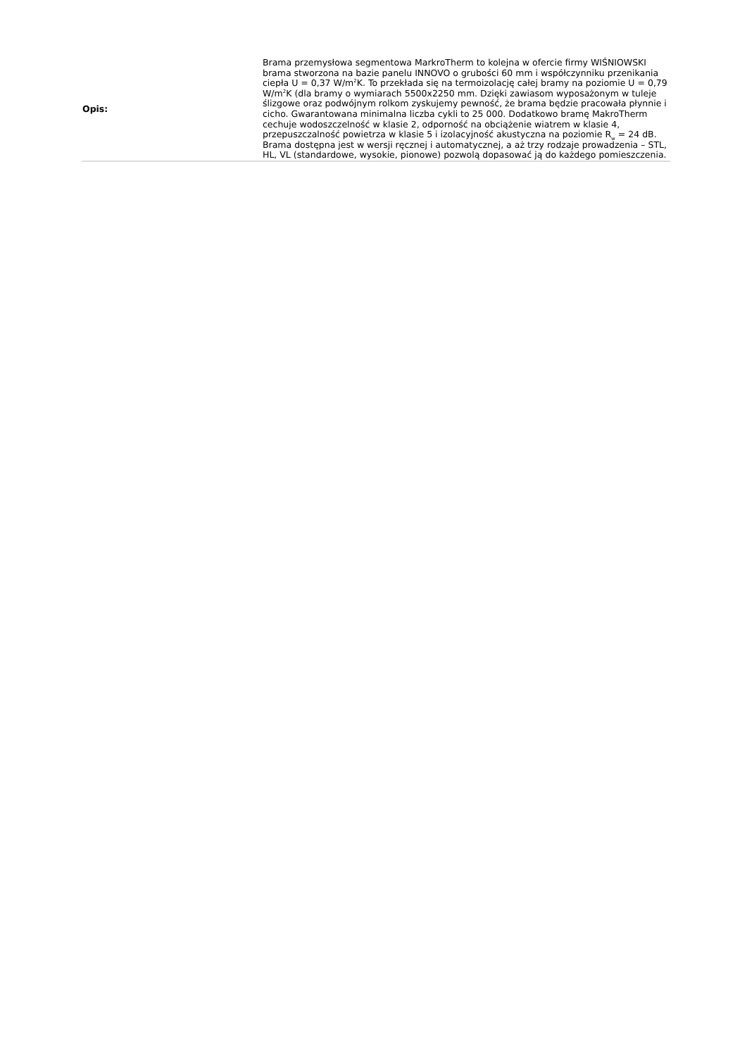| Opis: | Brama przemysłowa segmentowa MarkroTherm to kolejna w ofercie firmy WIŚNIOWSKI brama stworzona na bazie panelu INNOVO o grubości 60 mm i współczynniku przenikania ciepła U = 0,37 W/m<sup>2</sup>K. To przekłada się na termoizolację całej bramy na poziomie U = 0,79 W/m<sup>2</sup>K (dla bramy o wymiarach 5500x2250 mm. Dzięki zawiasom wyposażonym w tuleje ślizgowe oraz podwójnym rolkom zyskujemy pewność, że brama będzie pracowała płynnie i cicho. Gwarantowana minimalna liczba cykli to 25 000. Dodatkowo bramę MakroTherm cechuje wodoszczelność w klasie 2, odporność na obciążenie wiatrem w klasie 4, przepuszczalność powietrza w klasie 5 i izolacyjność akustyczna na poziomie R<sub>w</sub> = 24 dB. Brama dostępna jest w wersji ręcznej i automatycznej, a aż trzy rodzaje prowadzenia – STL, HL, VL (standardowe, wysokie, pionowe) pozwolą dopasować ją do każdego pomieszczenia. |